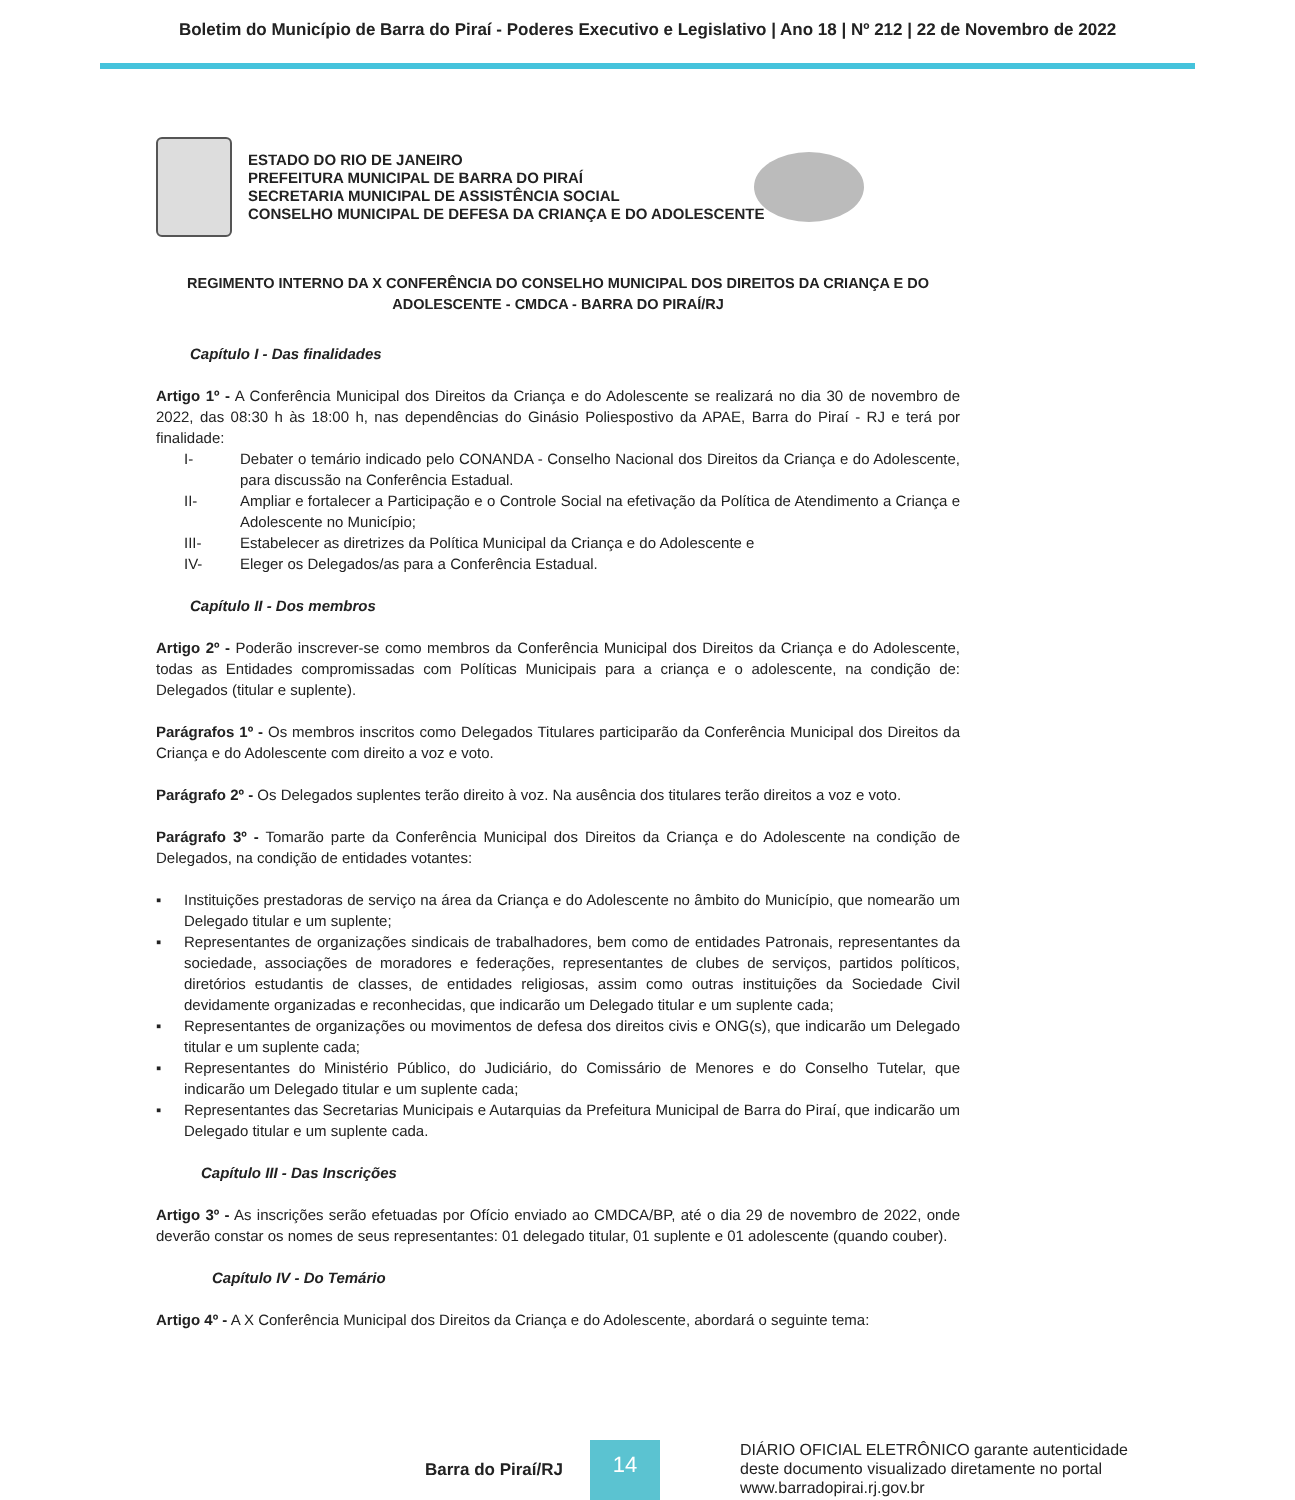Boletim do Município de Barra do Piraí - Poderes Executivo e Legislativo | Ano 18 | Nº 212 | 22 de Novembro de 2022
ESTADO DO RIO DE JANEIRO
PREFEITURA MUNICIPAL DE BARRA DO PIRAÍ
SECRETARIA MUNICIPAL DE ASSISTÊNCIA SOCIAL
CONSELHO MUNICIPAL DE DEFESA DA CRIANÇA E DO ADOLESCENTE
REGIMENTO INTERNO DA X CONFERÊNCIA DO CONSELHO MUNICIPAL DOS DIREITOS DA CRIANÇA E DO ADOLESCENTE - CMDCA - BARRA DO PIRAÍ/RJ
Capítulo I - Das finalidades
Artigo 1º - A Conferência Municipal dos Direitos da Criança e do Adolescente se realizará no dia 30 de novembro de 2022, das 08:30 h às 18:00 h, nas dependências do Ginásio Poliespostivo da APAE, Barra do Piraí - RJ e terá por finalidade:
I- Debater o temário indicado pelo CONANDA - Conselho Nacional dos Direitos da Criança e do Adolescente, para discussão na Conferência Estadual.
II- Ampliar e fortalecer a Participação e o Controle Social na efetivação da Política de Atendimento a Criança e Adolescente no Município;
III- Estabelecer as diretrizes da Política Municipal da Criança e do Adolescente e
IV- Eleger os Delegados/as para a Conferência Estadual.
Capítulo II - Dos membros
Artigo 2º - Poderão inscrever-se como membros da Conferência Municipal dos Direitos da Criança e do Adolescente, todas as Entidades compromissadas com Políticas Municipais para a criança e o adolescente, na condição de: Delegados (titular e suplente).
Parágrafos 1º - Os membros inscritos como Delegados Titulares participarão da Conferência Municipal dos Direitos da Criança e do Adolescente com direito a voz e voto.
Parágrafo 2º - Os Delegados suplentes terão direito à voz. Na ausência dos titulares terão direitos a voz e voto.
Parágrafo 3º - Tomarão parte da Conferência Municipal dos Direitos da Criança e do Adolescente na condição de Delegados, na condição de entidades votantes:
▪ Instituições prestadoras de serviço na área da Criança e do Adolescente no âmbito do Município, que nomearão um Delegado titular e um suplente;
▪ Representantes de organizações sindicais de trabalhadores, bem como de entidades Patronais, representantes da sociedade, associações de moradores e federações, representantes de clubes de serviços, partidos políticos, diretórios estudantis de classes, de entidades religiosas, assim como outras instituições da Sociedade Civil devidamente organizadas e reconhecidas, que indicarão um Delegado titular e um suplente cada;
▪ Representantes de organizações ou movimentos de defesa dos direitos civis e ONG(s), que indicarão um Delegado titular e um suplente cada;
▪ Representantes do Ministério Público, do Judiciário, do Comissário de Menores e do Conselho Tutelar, que indicarão um Delegado titular e um suplente cada;
▪ Representantes das Secretarias Municipais e Autarquias da Prefeitura Municipal de Barra do Piraí, que indicarão um Delegado titular e um suplente cada.
Capítulo III - Das Inscrições
Artigo 3º - As inscrições serão efetuadas por Ofício enviado ao CMDCA/BP, até o dia 29 de novembro de 2022, onde deverão constar os nomes de seus representantes: 01 delegado titular, 01 suplente e 01 adolescente (quando couber).
Capítulo IV - Do Temário
Artigo 4º - A X Conferência Municipal dos Direitos da Criança e do Adolescente, abordará o seguinte tema:
Barra do Piraí/RJ
14
DIÁRIO OFICIAL ELETRÔNICO garante autenticidade
deste documento visualizado diretamente no portal
www.barradopirai.rj.gov.br